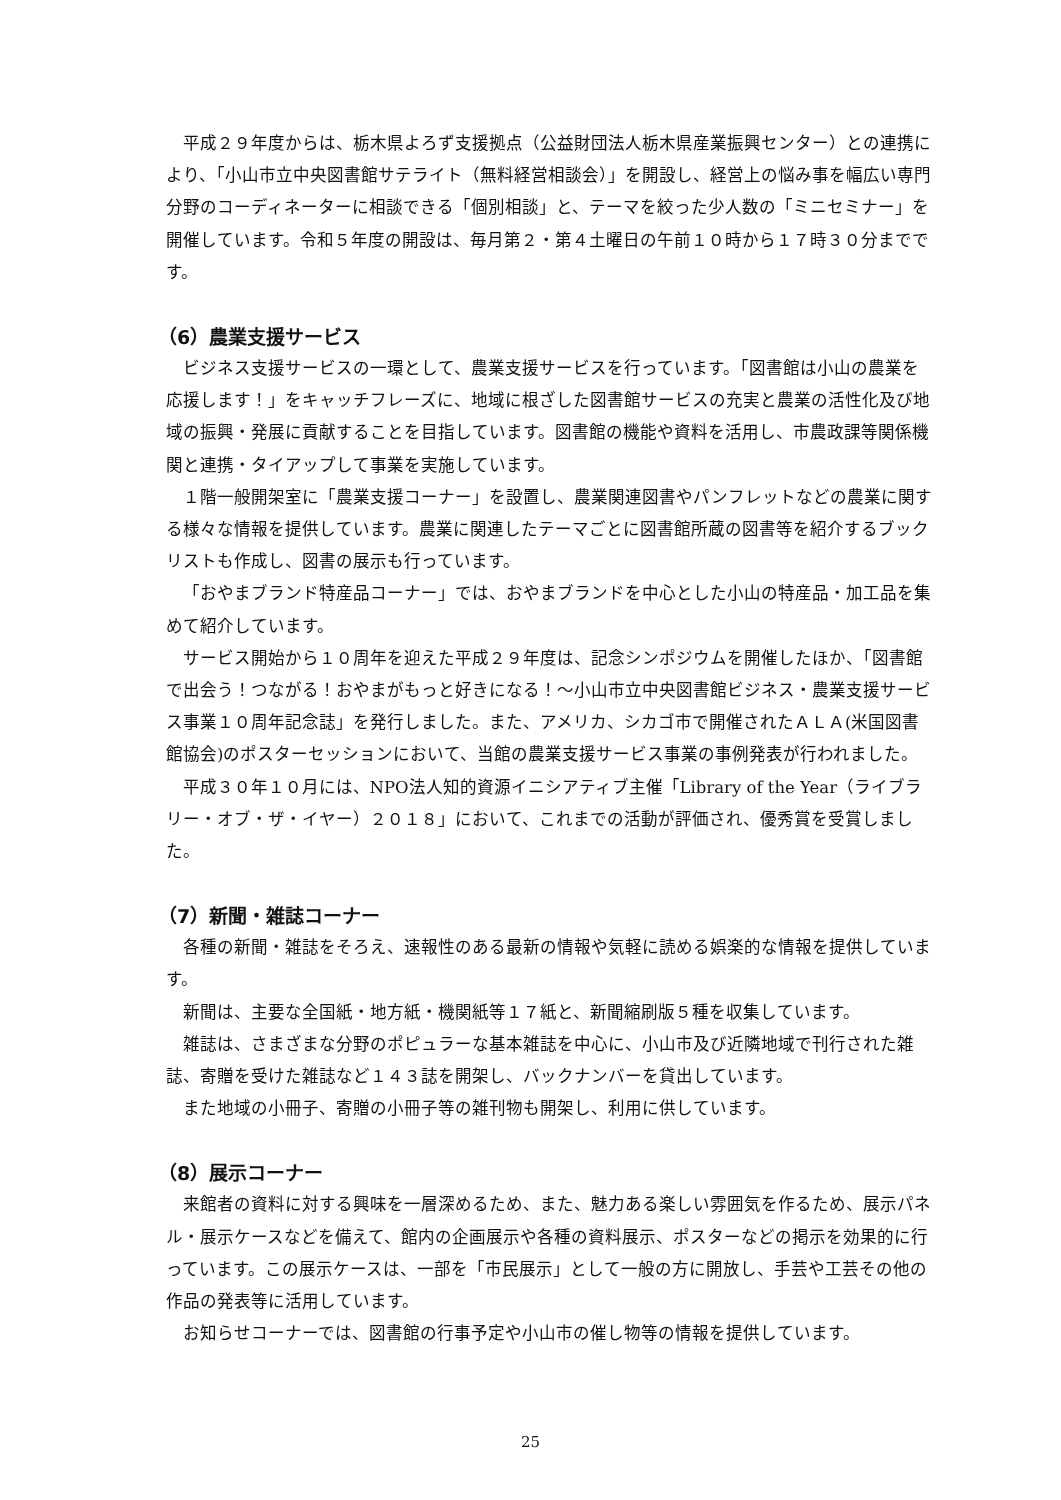平成２９年度からは、栃木県よろず支援拠点（公益財団法人栃木県産業振興センター）との連携により、「小山市立中央図書館サテライト（無料経営相談会）」を開設し、経営上の悩み事を幅広い専門分野のコーディネーターに相談できる「個別相談」と、テーマを絞った少人数の「ミニセミナー」を開催しています。令和５年度の開設は、毎月第２・第４土曜日の午前１０時から１７時３０分までです。
（6）農業支援サービス
ビジネス支援サービスの一環として、農業支援サービスを行っています。「図書館は小山の農業を応援します！」をキャッチフレーズに、地域に根ざした図書館サービスの充実と農業の活性化及び地域の振興・発展に貢献することを目指しています。図書館の機能や資料を活用し、市農政課等関係機関と連携・タイアップして事業を実施しています。
１階一般開架室に「農業支援コーナー」を設置し、農業関連図書やパンフレットなどの農業に関する様々な情報を提供しています。農業に関連したテーマごとに図書館所蔵の図書等を紹介するブックリストも作成し、図書の展示も行っています。
「おやまブランド特産品コーナー」では、おやまブランドを中心とした小山の特産品・加工品を集めて紹介しています。
サービス開始から１０周年を迎えた平成２９年度は、記念シンポジウムを開催したほか、「図書館で出会う！つながる！おやまがもっと好きになる！～小山市立中央図書館ビジネス・農業支援サービス事業１０周年記念誌」を発行しました。また、アメリカ、シカゴ市で開催されたＡＬＡ(米国図書館協会)のポスターセッションにおいて、当館の農業支援サービス事業の事例発表が行われました。
平成３０年１０月には、NPO法人知的資源イニシアティブ主催「Library of the Year（ライブラリー・オブ・ザ・イヤー）２０１８」において、これまでの活動が評価され、優秀賞を受賞しました。
（7）新聞・雑誌コーナー
各種の新聞・雑誌をそろえ、速報性のある最新の情報や気軽に読める娯楽的な情報を提供しています。
新聞は、主要な全国紙・地方紙・機関紙等１７紙と、新聞縮刷版５種を収集しています。
雑誌は、さまざまな分野のポピュラーな基本雑誌を中心に、小山市及び近隣地域で刊行された雑誌、寄贈を受けた雑誌など１４３誌を開架し、バックナンバーを貸出しています。
また地域の小冊子、寄贈の小冊子等の雑刊物も開架し、利用に供しています。
（8）展示コーナー
来館者の資料に対する興味を一層深めるため、また、魅力ある楽しい雰囲気を作るため、展示パネル・展示ケースなどを備えて、館内の企画展示や各種の資料展示、ポスターなどの掲示を効果的に行っています。この展示ケースは、一部を「市民展示」として一般の方に開放し、手芸や工芸その他の作品の発表等に活用しています。
お知らせコーナーでは、図書館の行事予定や小山市の催し物等の情報を提供しています。
25